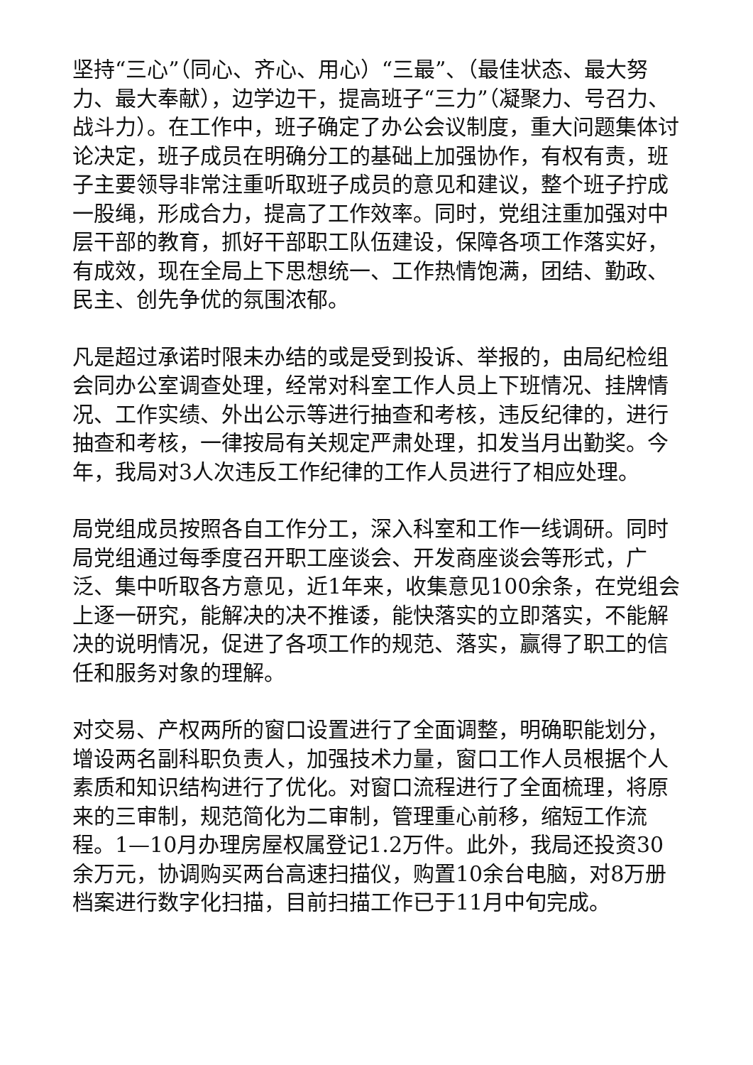坚持“三心”（同心、齐心、用心）“三最”、（最佳状态、最大努力、最大奉献），边学边干，提高班子“三力”（凝聚力、号召力、战斗力）。在工作中，班子确定了办公会议制度，重大问题集体讨论决定，班子成员在明确分工的基础上加强协作，有权有责，班子主要领导非常注重听取班子成员的意见和建议，整个班子拧成一股绳，形成合力，提高了工作效率。同时，党组注重加强对中层干部的教育，抓好干部职工队伍建设，保障各项工作落实好，有成效，现在全局上下思想统一、工作热情饱满，团结、勤政、民主、创先争优的氛围浓郁。
凡是超过承诺时限未办结的或是受到投诉、举报的，由局纪检组会同办公室调查处理，经常对科室工作人员上下班情况、挂牌情况、工作实绩、外出公示等进行抽查和考核，违反纪律的，进行抽查和考核，一律按局有关规定严肃处理，扣发当月出勤奖。今年，我局对3人次违反工作纪律的工作人员进行了相应处理。
局党组成员按照各自工作分工，深入科室和工作一线调研。同时局党组通过每季度召开职工座谈会、开发商座谈会等形式，广泛、集中听取各方意见，近1年来，收集意见100余条，在党组会上逐一研究，能解决的决不推诿，能快落实的立即落实，不能解决的说明情况，促进了各项工作的规范、落实，赢得了职工的信任和服务对象的理解。
对交易、产权两所的窗口设置进行了全面调整，明确职能划分，增设两名副科职负责人，加强技术力量，窗口工作人员根据个人素质和知识结构进行了优化。对窗口流程进行了全面梳理，将原来的三审制，规范简化为二审制，管理重心前移，缩短工作流程。1—10月办理房屋权属登记1.2万件。此外，我局还投资30余万元，协调购买两台高速扫描仪，购置10余台电脑，对8万册档案进行数字化扫描，目前扫描工作已于11月中旬完成。